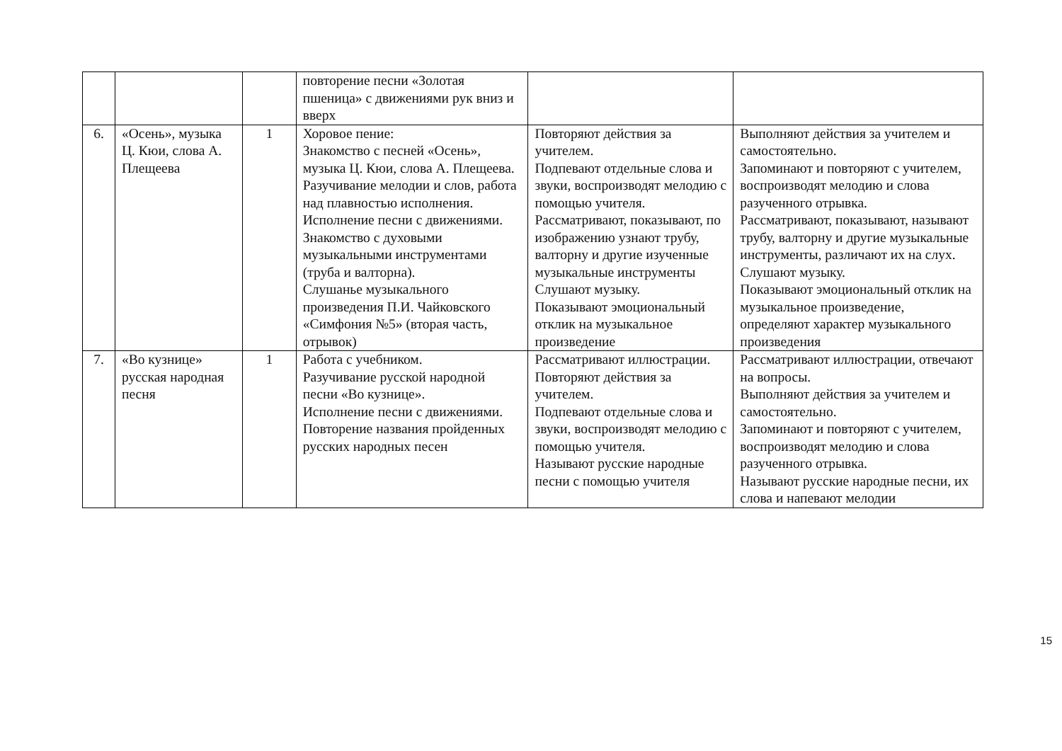| | | | повторение песни «Золотая пшеница» с движениями рук вниз и вверх | | |
| 6. | «Осень», музыка Ц. Кюи, слова А. Плещеева | 1 | Хоровое пение: Знакомство с песней «Осень», музыка Ц. Кюи, слова А. Плещеева. Разучивание мелодии и слов, работа над плавностью исполнения. Исполнение песни с движениями. Знакомство с духовыми музыкальными инструментами (труба и валторна). Слушанье музыкального произведения П.И. Чайковского «Симфония №5» (вторая часть, отрывок) | Повторяют действия за учителем. Подпевают отдельные слова и звуки, воспроизводят мелодию с помощью учителя. Рассматривают, показывают, по изображению узнают трубу, валторну и другие изученные музыкальные инструменты Слушают музыку. Показывают эмоциональный отклик на музыкальное произведение | Выполняют действия за учителем и самостоятельно. Запоминают и повторяют с учителем, воспроизводят мелодию и слова разученного отрывка. Рассматривают, показывают, называют трубу, валторну и другие музыкальные инструменты, различают их на слух. Слушают музыку. Показывают эмоциональный отклик на музыкальное произведение, определяют характер музыкального произведения |
| 7. | «Во кузнице» русская народная песня | 1 | Работа с учебником. Разучивание русской народной песни «Во кузнице». Исполнение песни с движениями. Повторение названия пройденных русских народных песен | Рассматривают иллюстрации. Повторяют действия за учителем. Подпевают отдельные слова и звуки, воспроизводят мелодию с помощью учителя. Называют русские народные песни с помощью учителя | Рассматривают иллюстрации, отвечают на вопросы. Выполняют действия за учителем и самостоятельно. Запоминают и повторяют с учителем, воспроизводят мелодию и слова разученного отрывка. Называют русские народные песни, их слова и напевают мелодии |
15